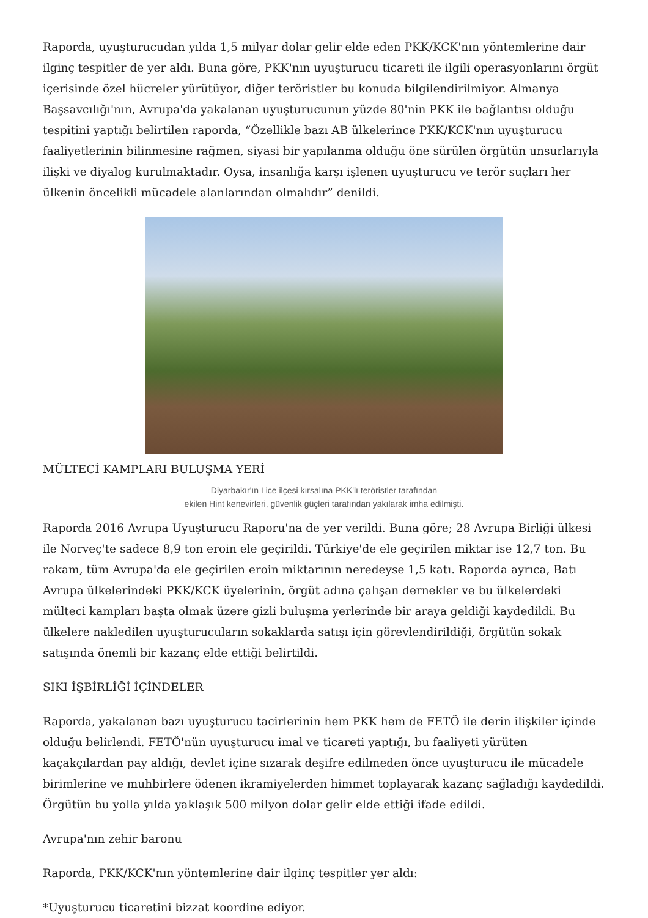Raporda, uyuşturucudan yılda 1,5 milyar dolar gelir elde eden PKK/KCK'nın yöntemlerine dair ilginç tespitler de yer aldı. Buna göre, PKK'nın uyuşturucu ticareti ile ilgili operasyonlarını örgüt içerisinde özel hücreler yürütüyor, diğer teröristler bu konuda bilgilendirilmiyor. Almanya Başsavcılığı'nın, Avrupa'da yakalanan uyuşturucunun yüzde 80'nin PKK ile bağlantısı olduğu tespitini yaptığı belirtilen raporda, “Özellikle bazı AB ülkelerince PKK/KCK'nın uyuşturucu faaliyetlerinin bilinmesine rağmen, siyasi bir yapılanma olduğu öne sürülen örgütün unsurlarıyla ilişki ve diyalog kurulmaktadır. Oysa, insanlığa karşı işlenen uyuşturucu ve terör suçları her ülkenin öncelikli mücadele alanlarından olmalıdır” denildi.
MÜLTECİ KAMPLARI BULUŞMA YERİ
Diyarbakır'ın Lice ilçesi kırsalına PKK'lı teröristler tarafından
ekilen Hint kenevirleri, güvenlik güçleri tarafından yakılarak imha edilmişti.
Raporda 2016 Avrupa Uyuşturucu Raporu'na de yer verildi. Buna göre; 28 Avrupa Birliği ülkesi ile Norveç'te sadece 8,9 ton eroin ele geçirildi. Türkiye'de ele geçirilen miktar ise 12,7 ton. Bu rakam, tüm Avrupa'da ele geçirilen eroin miktarının neredeyse 1,5 katı. Raporda ayrıca, Batı Avrupa ülkelerindeki PKK/KCK üyelerinin, örgüt adına çalışan dernekler ve bu ülkelerdeki mülteci kampları başta olmak üzere gizli buluşma yerlerinde bir araya geldiği kaydedildi. Bu ülkelere nakledilen uyuşturucuların sokaklarda satışı için görevlendirildiği, örgütün sokak satışında önemli bir kazanç elde ettiği belirtildi.
SIKI İŞBİRLİĞİ İÇİNDELER
Raporda, yakalanan bazı uyuşturucu tacirlerinin hem PKK hem de FETÖ ile derin ilişkiler içinde olduğu belirlendi. FETÖ'nün uyuşturucu imal ve ticareti yaptığı, bu faaliyeti yürüten kaçakçılardan pay aldığı, devlet içine sızarak deşifre edilmeden önce uyuşturucu ile mücadele birimlerine ve muhbirlere ödenen ikramiyelerden himmet toplayarak kazanç sağladığı kaydedildi. Örgütün bu yolla yılda yaklaşık 500 milyon dolar gelir elde ettiği ifade edildi.
Avrupa'nın zehir baronu
Raporda, PKK/KCK'nın yöntemlerine dair ilginç tespitler yer aldı:
*Uyuşturucu ticaretini bizzat koordine ediyor.